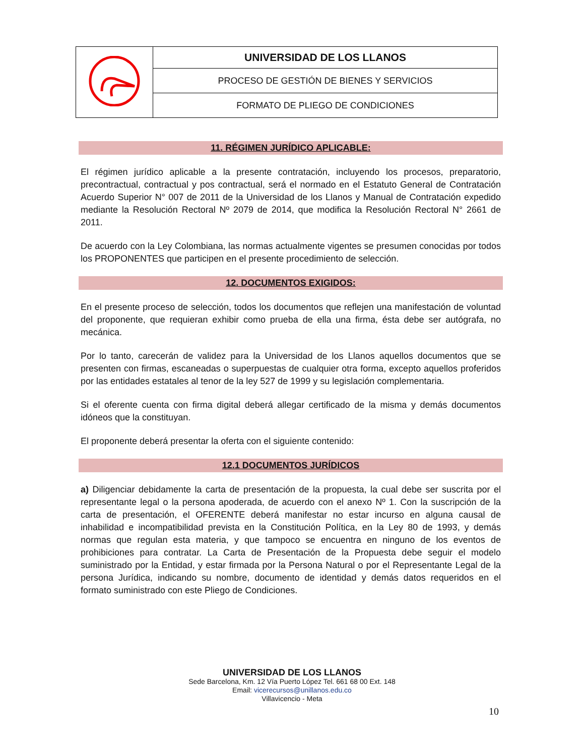| | UNIVERSIDAD DE LOS LLANOS |
| | PROCESO DE GESTIÓN DE BIENES Y SERVICIOS |
| | FORMATO DE PLIEGO DE CONDICIONES |
11. RÉGIMEN JURÍDICO APLICABLE:
El régimen jurídico aplicable a la presente contratación, incluyendo los procesos, preparatorio, precontractual, contractual y pos contractual, será el normado en el Estatuto General de Contratación Acuerdo Superior N° 007 de 2011 de la Universidad de los Llanos y Manual de Contratación expedido mediante la Resolución Rectoral Nº 2079 de 2014, que modifica la Resolución Rectoral N° 2661 de 2011.
De acuerdo con la Ley Colombiana, las normas actualmente vigentes se presumen conocidas por todos los PROPONENTES que participen en el presente procedimiento de selección.
12. DOCUMENTOS EXIGIDOS:
En el presente proceso de selección, todos los documentos que reflejen una manifestación de voluntad del proponente, que requieran exhibir como prueba de ella una firma, ésta debe ser autógrafa, no mecánica.
Por lo tanto, carecerán de validez para la Universidad de los Llanos aquellos documentos que se presenten con firmas, escaneadas o superpuestas de cualquier otra forma, excepto aquellos proferidos por las entidades estatales al tenor de la ley 527 de 1999 y su legislación complementaria.
Si el oferente cuenta con firma digital deberá allegar certificado de la misma y demás documentos idóneos que la constituyan.
El proponente deberá presentar la oferta con el siguiente contenido:
12.1 DOCUMENTOS JURÍDICOS
a) Diligenciar debidamente la carta de presentación de la propuesta, la cual debe ser suscrita por el representante legal o la persona apoderada, de acuerdo con el anexo Nº 1. Con la suscripción de la carta de presentación, el OFERENTE deberá manifestar no estar incurso en alguna causal de inhabilidad e incompatibilidad prevista en la Constitución Política, en la Ley 80 de 1993, y demás normas que regulan esta materia, y que tampoco se encuentra en ninguno de los eventos de prohibiciones para contratar. La Carta de Presentación de la Propuesta debe seguir el modelo suministrado por la Entidad, y estar firmada por la Persona Natural o por el Representante Legal de la persona Jurídica, indicando su nombre, documento de identidad y demás datos requeridos en el formato suministrado con este Pliego de Condiciones.
UNIVERSIDAD DE LOS LLANOS
Sede Barcelona, Km. 12 Vía Puerto López Tel. 661 68 00 Ext. 148
Email: vicerecursos@unillanos.edu.co
Villavicencio - Meta
10